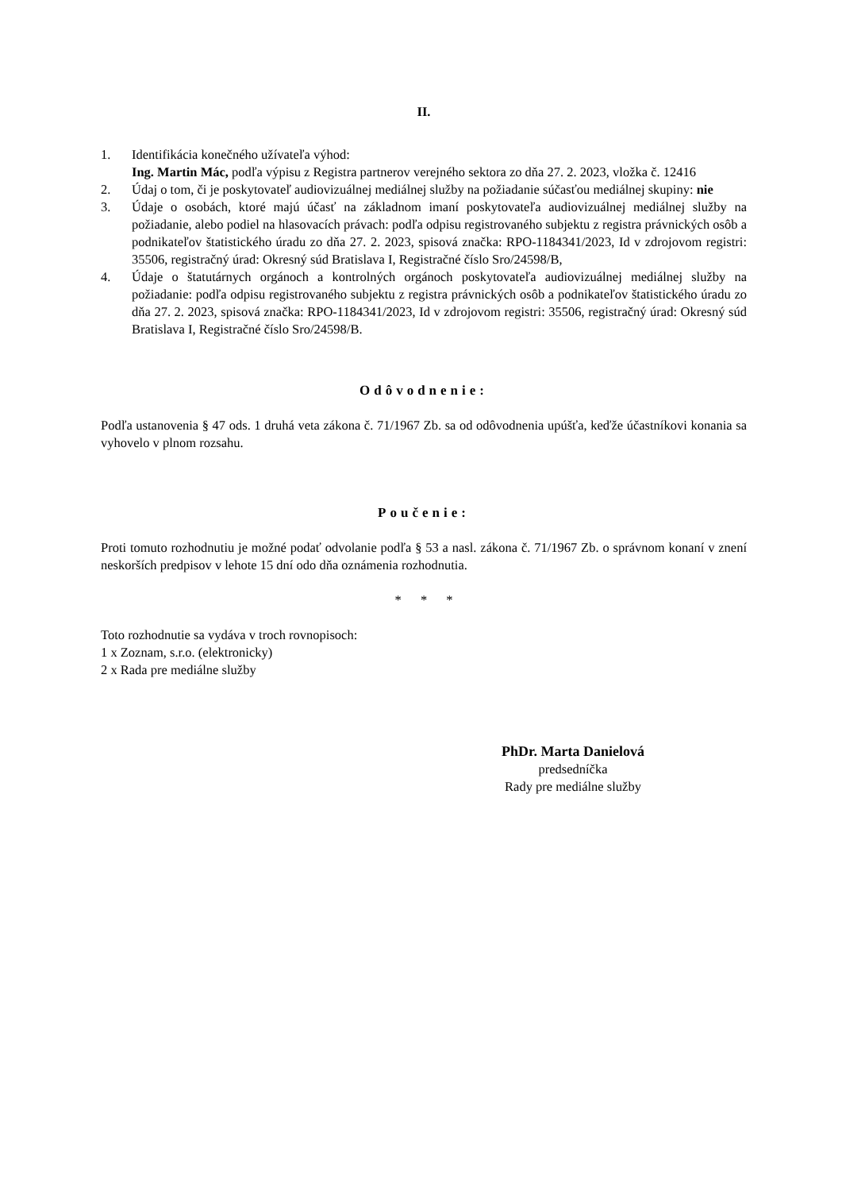II.
1. Identifikácia konečného užívateľa výhod:
Ing. Martin Mác, podľa výpisu z Registra partnerov verejného sektora zo dňa 27. 2. 2023, vložka č. 12416
2. Údaj o tom, či je poskytovateľ audiovizuálnej mediálnej služby na požiadanie súčasťou mediálnej skupiny: nie
3. Údaje o osobách, ktoré majú účasť na základnom imaní poskytovateľa audiovizuálnej mediálnej služby na požiadanie, alebo podiel na hlasovacích právach: podľa odpisu registrovaného subjektu z registra právnických osôb a podnikateľov štatistického úradu zo dňa 27. 2. 2023, spisová značka: RPO-1184341/2023, Id v zdrojovom registri: 35506, registračný úrad: Okresný súd Bratislava I, Registračné číslo Sro/24598/B,
4. Údaje o štatutárnych orgánoch a kontrolných orgánoch poskytovateľa audiovizuálnej mediálnej služby na požiadanie: podľa odpisu registrovaného subjektu z registra právnických osôb a podnikateľov štatistického úradu zo dňa 27. 2. 2023, spisová značka: RPO-1184341/2023, Id v zdrojovom registri: 35506, registračný úrad: Okresný súd Bratislava I, Registračné číslo Sro/24598/B.
Odôvodnenie:
Podľa ustanovenia § 47 ods. 1 druhá veta zákona č. 71/1967 Zb. sa od odôvodnenia upúšťa, keďže účastníkovi konania sa vyhovelo v plnom rozsahu.
Poučenie:
Proti tomuto rozhodnutiu je možné podať odvolanie podľa § 53 a nasl. zákona č. 71/1967 Zb. o správnom konaní v znení neskorších predpisov v lehote 15 dní odo dňa oznámenia rozhodnutia.
* * *
Toto rozhodnutie sa vydáva v troch rovnopisoch:
1 x Zoznam, s.r.o. (elektronicky)
2 x Rada pre mediálne služby
PhDr. Marta Danielová
predsedníčka
Rady pre mediálne služby